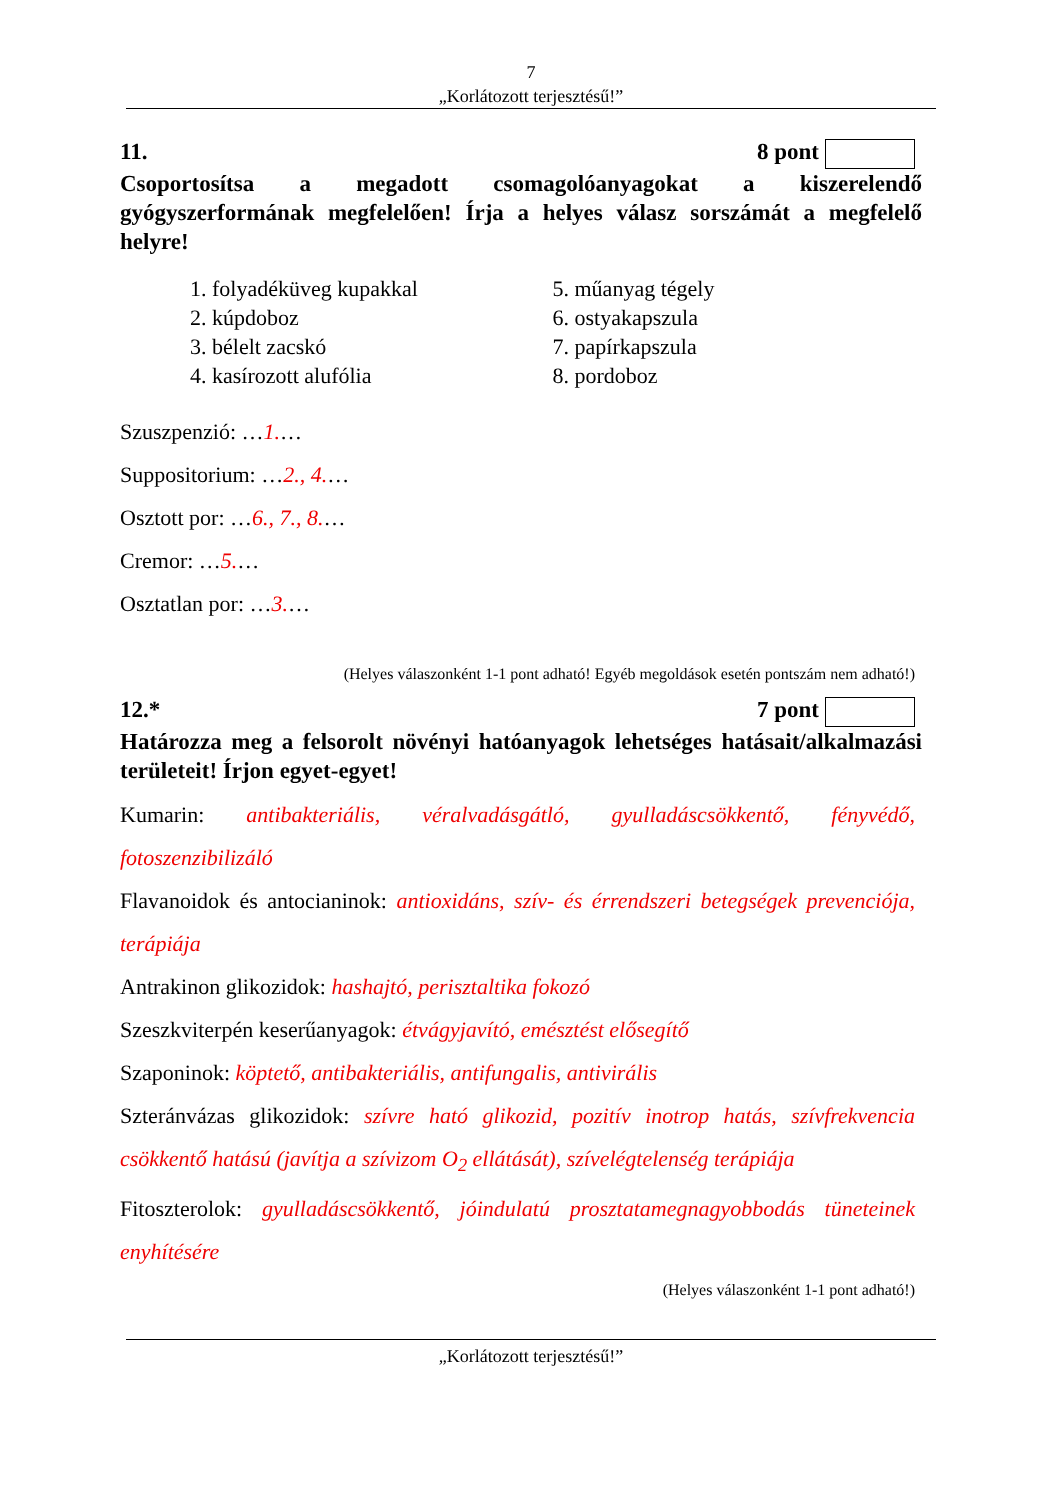7
„Korlátozott terjesztésű!”
11. 8 pont
Csoportosítsa a megadott csomagolóanyagokat a kiszerelendő gyógyszerformának megfelelően! Írja a helyes válasz sorszámát a megfelelő helyre!
1. folyadéküveg kupakkal
2. kúpdoboz
3. bélelt zacskó
4. kasírozott alufólia
5. műanyag tégely
6. ostyakapszula
7. papírkapszula
8. pordoboz
Szuszpenzió: …1.…
Suppositorium: …2., 4.…
Osztott por: …6., 7., 8.…
Cremor: …5.…
Osztatlan por: …3.…
(Helyes válaszonként 1-1 pont adható! Egyéb megoldások esetén pontszám nem adható!)
12.* 7 pont
Határozza meg a felsorolt növényi hatóanyagok lehetséges hatásait/alkalmazási területeit! Írjon egyet-egyet!
Kumarin: antibakteriális, véralvadásgátló, gyulladáscsökkentő, fényvédő, fotoszenzibilizáló
Flavanoidok és antocianinok: antioxidáns, szív- és érrendszeri betegségek prevenciója, terápiája
Antrakinon glikozidok: hashajtó, perisztaltika fokozó
Szeszkviterpén keserűanyagok: étvágyjavító, emésztést elősegítő
Szaponinok: köptető, antibakteriális, antifungalis, antivirális
Szteránvázas glikozidok: szívre ható glikozid, pozitív inotrop hatás, szívfrekvencia csökkentő hatású (javítja a szívizom O<sub>2</sub> ellátását), szívelégtelenség terápiája
Fitoszterolok: gyulladáscsökkentő, jóindulatú prosztatamegnagyobbodás tüneteinek enyhítésére
(Helyes válaszonként 1-1 pont adható!)
„Korlátozott terjesztésű!”